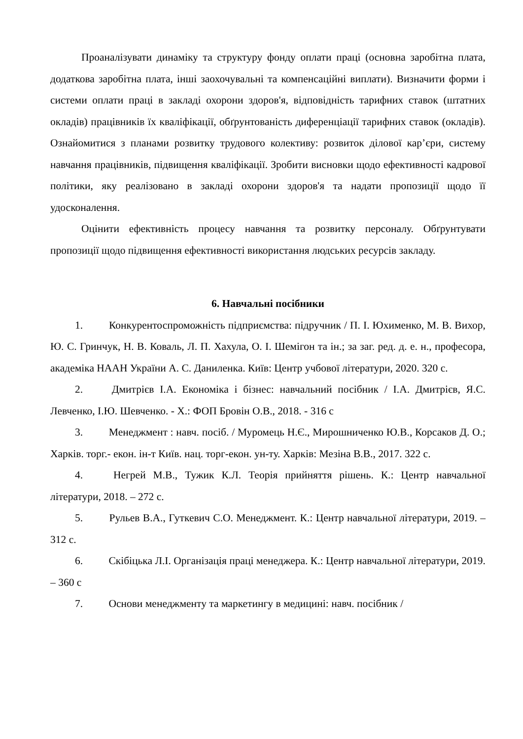Проаналізувати динаміку та структуру фонду оплати праці (основна заробітна плата, додаткова заробітна плата, інші заохочувальні та компенсаційні виплати). Визначити форми і системи оплати праці в закладі охорони здоров'я, відповідність тарифних ставок (штатних окладів) працівників їх кваліфікації, обґрунтованість диференціації тарифних ставок (окладів). Ознайомитися з планами розвитку трудового колективу: розвиток ділової кар’єри, систему навчання працівників, підвищення кваліфікації. Зробити висновки щодо ефективності кадрової політики, яку реалізовано в закладі охорони здоров'я та надати пропозиції щодо її удосконалення.
Оцінити ефективність процесу навчання та розвитку персоналу. Обґрунтувати пропозиції щодо підвищення ефективності використання людських ресурсів закладу.
6. Навчальні посібники
1. Конкурентоспроможність підприємства: підручник / П. І. Юхименко, М. В. Вихор, Ю. С. Гринчук, Н. В. Коваль, Л. П. Хахула, О. І. Шемігон та ін.; за заг. ред. д. е. н., професора, академіка НААН України А. С. Даниленка. Київ: Центр учбової літератури, 2020. 320 с.
2. Дмитрієв І.А. Економіка і бізнес: навчальний посібник / І.А. Дмитрієв, Я.С. Левченко, І.Ю. Шевченко. - Х.: ФОП Бровін О.В., 2018. - 316 с
3. Менеджмент : навч. посіб. / Муромець Н.Є., Мирошниченко Ю.В., Корсаков Д. О.; Харків. торг.- екон. ін-т Київ. нац. торг-екон. ун-ту. Харків: Мезіна В.В., 2017. 322 с.
4. Негрей М.В., Тужик К.Л. Теорія прийняття рішень. К.: Центр навчальної літератури, 2018. – 272 с.
5. Рульев В.А., Гуткевич С.О. Менеджмент. К.: Центр навчальної літератури, 2019. – 312 с.
6. Скібіцька Л.І. Організація праці менеджера. К.: Центр навчальної літератури, 2019. – 360 с
7. Основи менеджменту та маркетингу в медицині: навч. посібник /